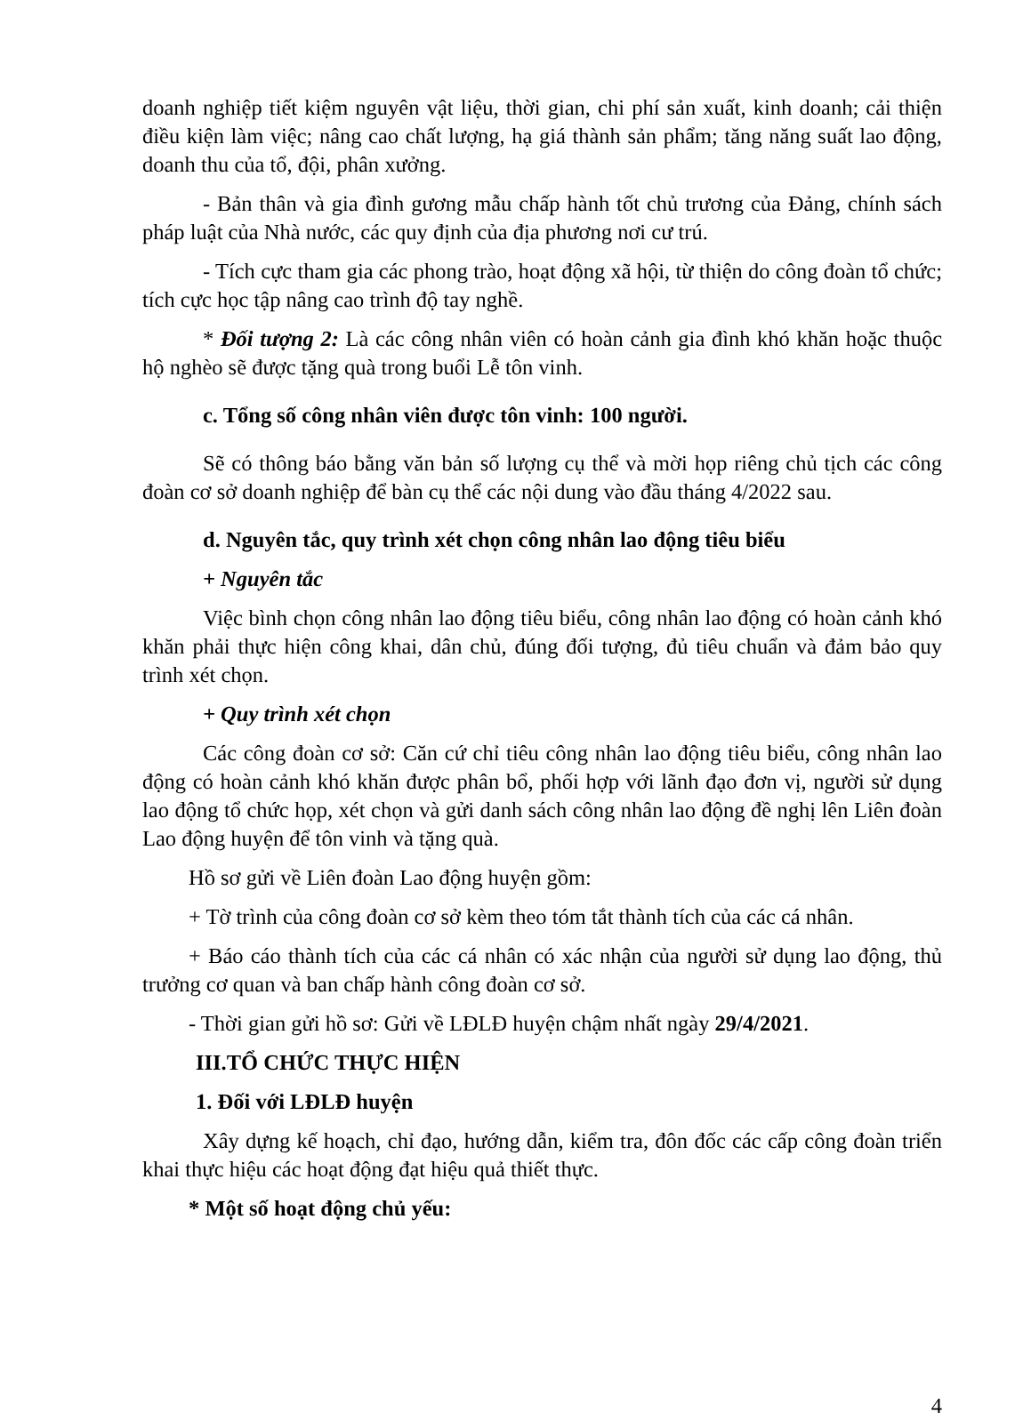doanh nghiệp tiết kiệm nguyên vật liệu, thời gian, chi phí sản xuất, kinh doanh; cải thiện điều kiện làm việc; nâng cao chất lượng, hạ giá thành sản phẩm; tăng năng suất lao động, doanh thu của tổ, đội, phân xưởng.
- Bản thân và gia đình gương mẫu chấp hành tốt chủ trương của Đảng, chính sách pháp luật của Nhà nước, các quy định của địa phương nơi cư trú.
- Tích cực tham gia các phong trào, hoạt động xã hội, từ thiện do công đoàn tổ chức; tích cực học tập nâng cao trình độ tay nghề.
* Đối tượng 2: Là các công nhân viên có hoàn cảnh gia đình khó khăn hoặc thuộc hộ nghèo sẽ được tặng quà trong buổi Lễ tôn vinh.
c. Tổng số công nhân viên được tôn vinh: 100 người.
Sẽ có thông báo bằng văn bản số lượng cụ thể và mời họp riêng chủ tịch các công đoàn cơ sở doanh nghiệp để bàn cụ thể các nội dung vào đầu tháng 4/2022 sau.
d. Nguyên tắc, quy trình xét chọn công nhân lao động tiêu biểu
+ Nguyên tắc
Việc bình chọn công nhân lao động tiêu biểu, công nhân lao động có hoàn cảnh khó khăn phải thực hiện công khai, dân chủ, đúng đối tượng, đủ tiêu chuẩn và đảm bảo quy trình xét chọn.
+ Quy trình xét chọn
Các công đoàn cơ sở: Căn cứ chỉ tiêu công nhân lao động tiêu biểu, công nhân lao động có hoàn cảnh khó khăn được phân bổ, phối hợp với lãnh đạo đơn vị, người sử dụng lao động tổ chức họp, xét chọn và gửi danh sách công nhân lao động đề nghị lên Liên đoàn Lao động huyện để tôn vinh và tặng quà.
Hồ sơ gửi về Liên đoàn Lao động huyện gồm:
+ Tờ trình của công đoàn cơ sở kèm theo tóm tắt thành tích của các cá nhân.
+ Báo cáo thành tích của các cá nhân có xác nhận của người sử dụng lao động, thủ trưởng cơ quan và ban chấp hành công đoàn cơ sở.
- Thời gian gửi hồ sơ: Gửi về LĐLĐ huyện chậm nhất ngày 29/4/2021.
III.TỔ CHỨC THỰC HIỆN
1. Đối với LĐLĐ huyện
Xây dựng kế hoạch, chỉ đạo, hướng dẫn, kiểm tra, đôn đốc các cấp công đoàn triển khai thực hiệu các hoạt động đạt hiệu quả thiết thực.
* Một số hoạt động chủ yếu:
4